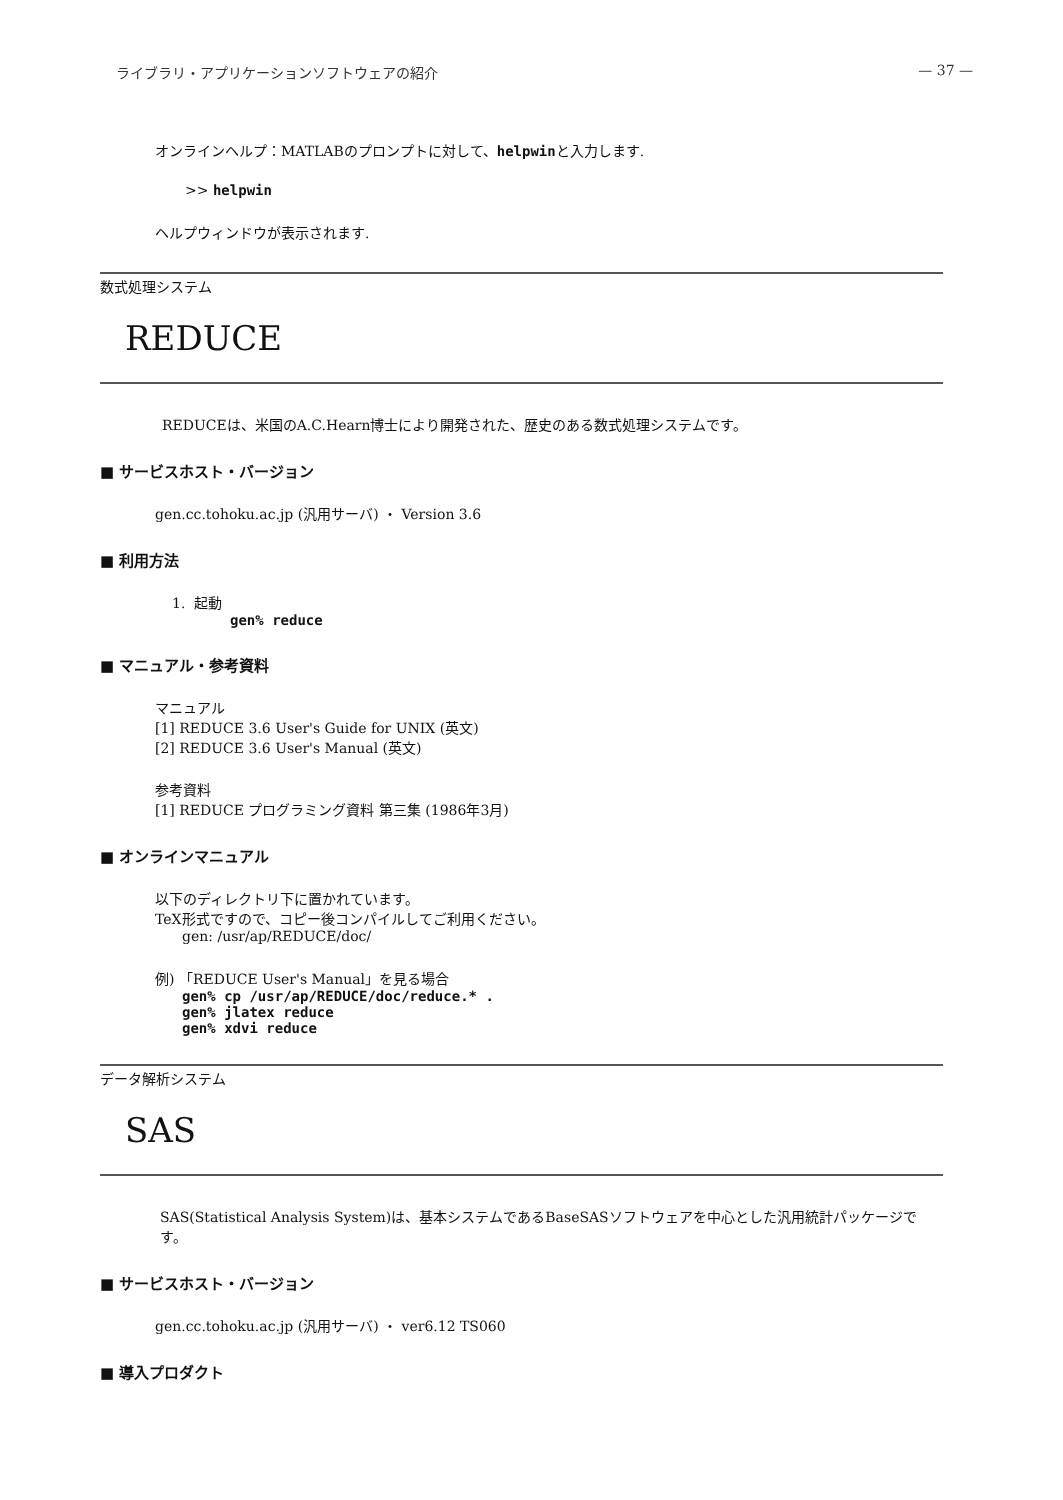ライブラリ・アプリケーションソフトウェアの紹介 — 37 —
オンラインヘルプ：MATLABのプロンプトに対して、helpwinと入力します.
>> helpwin
ヘルプウィンドウが表示されます.
数式処理システム
REDUCE
REDUCEは、米国のA.C.Hearn博士により開発された、歴史のある数式処理システムです。
■ サービスホスト・バージョン
gen.cc.tohoku.ac.jp (汎用サーバ) ・ Version 3.6
■ 利用方法
1. 起動
gen% reduce
■ マニュアル・参考資料
マニュアル
[1] REDUCE 3.6 User's Guide for UNIX (英文)
[2] REDUCE 3.6 User's Manual (英文)
参考資料
[1] REDUCE プログラミング資料 第三集 (1986年3月)
■ オンラインマニュアル
以下のディレクトリ下に置かれています。
TeX形式ですので、コピー後コンパイルしてご利用ください。
gen: /usr/ap/REDUCE/doc/
例) 「REDUCE User's Manual」を見る場合
gen% cp /usr/ap/REDUCE/doc/reduce.* .
gen% jlatex reduce
gen% xdvi reduce
データ解析システム
SAS
SAS(Statistical Analysis System)は、基本システムであるBaseSASソフトウェアを中心とした汎用統計パッケージです。
■ サービスホスト・バージョン
gen.cc.tohoku.ac.jp (汎用サーバ) ・ ver6.12 TS060
■ 導入プロダクト